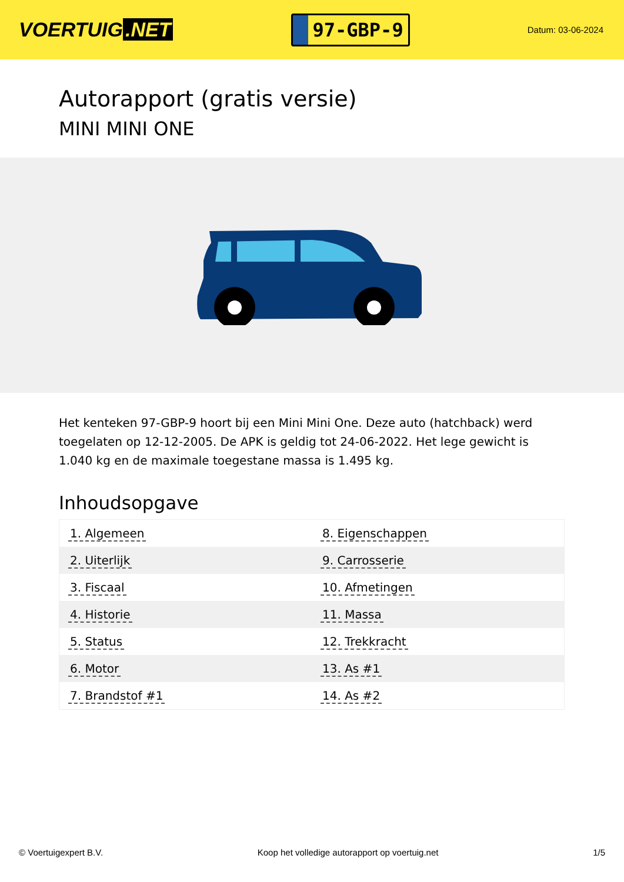VOERTUIG.NET
97-GBP-9
Datum: 03-06-2024
Autorapport (gratis versie)
MINI MINI ONE
Het kenteken 97-GBP-9 hoort bij een Mini Mini One. Deze auto (hatchback) werd toegelaten op 12-12-2005. De APK is geldig tot 24-06-2022. Het lege gewicht is 1.040 kg en de maximale toegestane massa is 1.495 kg.
Inhoudsopgave
| 1. Algemeen | 8. Eigenschappen |
| 2. Uiterlijk | 9. Carrosserie |
| 3. Fiscaal | 10. Afmetingen |
| 4. Historie | 11. Massa |
| 5. Status | 12. Trekkracht |
| 6. Motor | 13. As #1 |
| 7. Brandstof #1 | 14. As #2 |
© Voertuigexpert B.V. Koop het volledige autorapport op voertuig.net 1/5